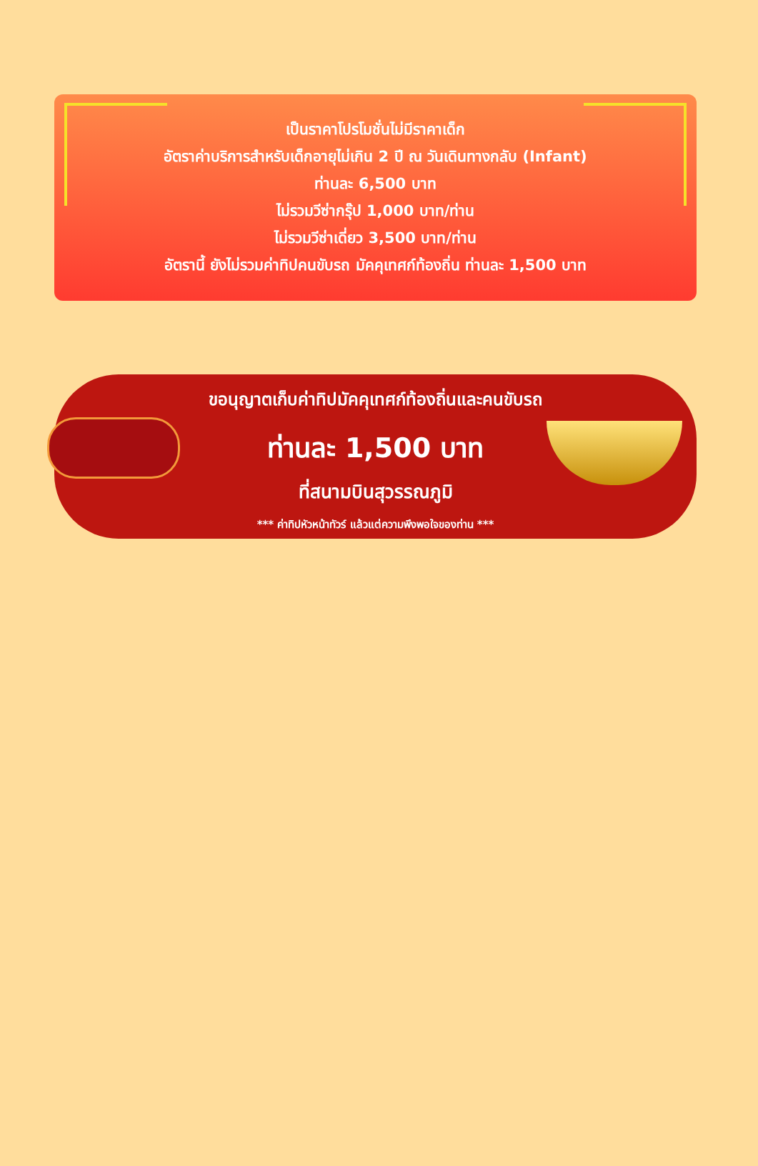เป็นราคาโปรโมชั่นไม่มีราคาเด็ก
อัตราค่าบริการสำหรับเด็กอายุไม่เกิน 2 ปี ณ วันเดินทางกลับ (Infant)
ท่านละ 6,500 บาท
ไม่รวมวีซ่ากรุ๊ป 1,000 บาท/ท่าน
ไม่รวมวีซ่าเดี่ยว 3,500 บาท/ท่าน
อัตรานี้ ยังไม่รวมค่าทิปคนขับรถ มัคคุเทศก์ท้องถิ่น ท่านละ 1,500 บาท
ขอนุญาตเก็บค่าทิปมัคคุเทศก์ท้องถิ่นและคนขับรถ
ท่านละ 1,500 บาท
ที่สนามบินสุวรรณภูมิ
*** ค่าทิปหัวหน้าทัวร์ แล้วแต่ความพึงพอใจของท่าน ***